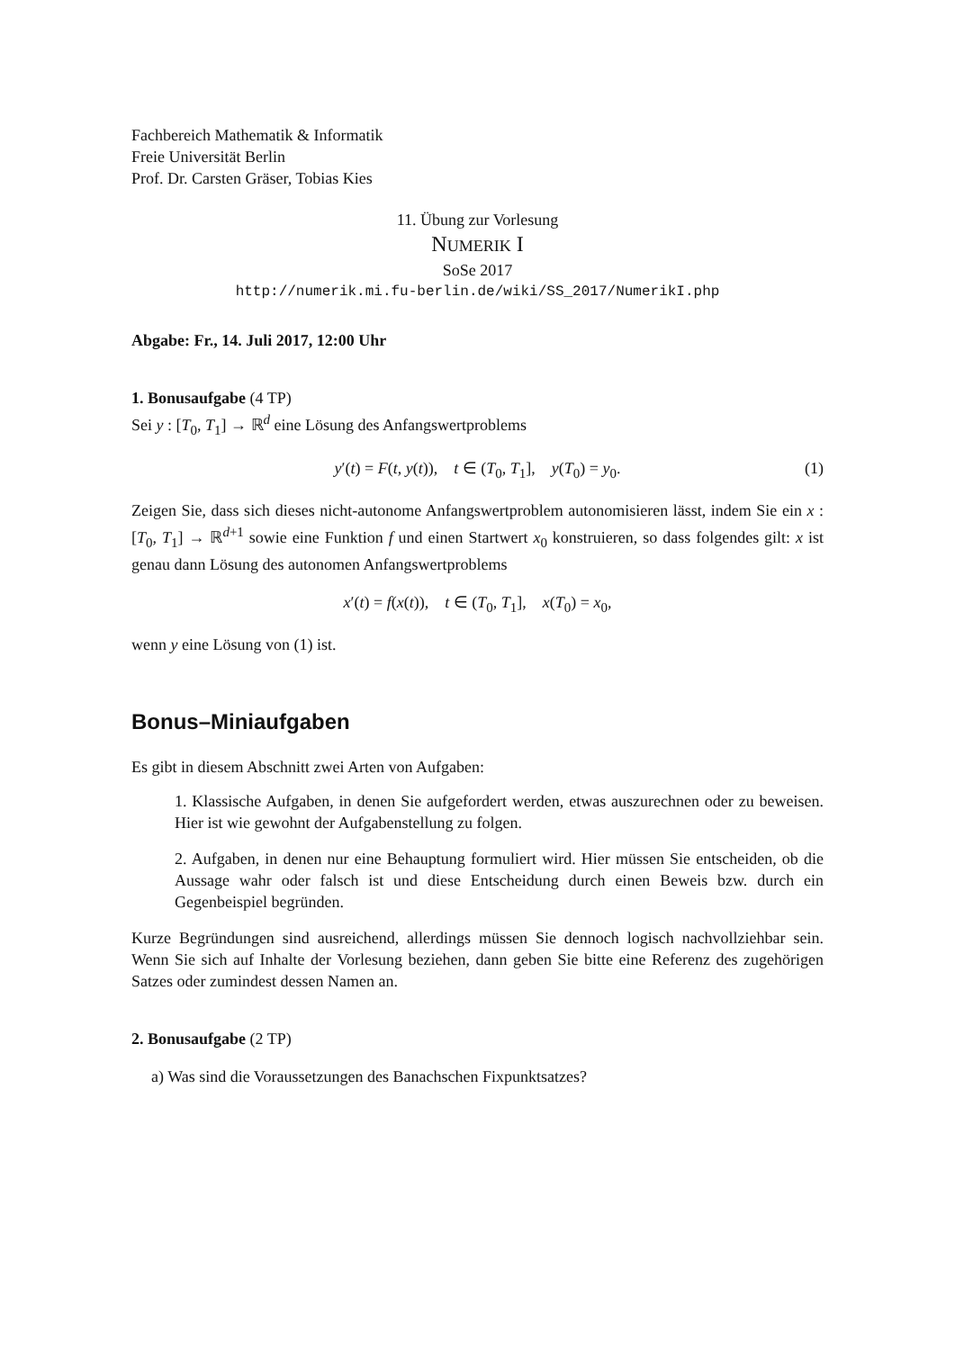Fachbereich Mathematik & Informatik
Freie Universität Berlin
Prof. Dr. Carsten Gräser, Tobias Kies
11. Übung zur Vorlesung
NUMERIK I
SoSe 2017
http://numerik.mi.fu-berlin.de/wiki/SS_2017/NumerikI.php
Abgabe: Fr., 14. Juli 2017, 12:00 Uhr
1. Bonusaufgabe (4 TP)
Sei y : [T<sub>0</sub>, T<sub>1</sub>] → ℝ<sup>d</sup> eine Lösung des Anfangswertproblems
y′(t) = F(t, y(t)), t ∈ (T<sub>0</sub>, T<sub>1</sub>], y(T<sub>0</sub>) = y<sub>0</sub>. (1)
Zeigen Sie, dass sich dieses nicht-autonome Anfangswertproblem autonomisieren lässt, indem Sie ein x : [T<sub>0</sub>, T<sub>1</sub>] → ℝ<sup>d+1</sup> sowie eine Funktion f und einen Startwert x<sub>0</sub> konstruieren, so dass folgendes gilt: x ist genau dann Lösung des autonomen Anfangswertproblems
x′(t) = f(x(t)), t ∈ (T<sub>0</sub>, T<sub>1</sub>], x(T<sub>0</sub>) = x<sub>0</sub>,
wenn y eine Lösung von (1) ist.
Bonus–Miniaufgaben
Es gibt in diesem Abschnitt zwei Arten von Aufgaben:
1. Klassische Aufgaben, in denen Sie aufgefordert werden, etwas auszurechnen oder zu beweisen. Hier ist wie gewohnt der Aufgabenstellung zu folgen.
2. Aufgaben, in denen nur eine Behauptung formuliert wird. Hier müssen Sie entscheiden, ob die Aussage wahr oder falsch ist und diese Entscheidung durch einen Beweis bzw. durch ein Gegenbeispiel begründen.
Kurze Begründungen sind ausreichend, allerdings müssen Sie dennoch logisch nachvollziehbar sein. Wenn Sie sich auf Inhalte der Vorlesung beziehen, dann geben Sie bitte eine Referenz des zugehörigen Satzes oder zumindest dessen Namen an.
2. Bonusaufgabe (2 TP)
a) Was sind die Voraussetzungen des Banachschen Fixpunktsatzes?